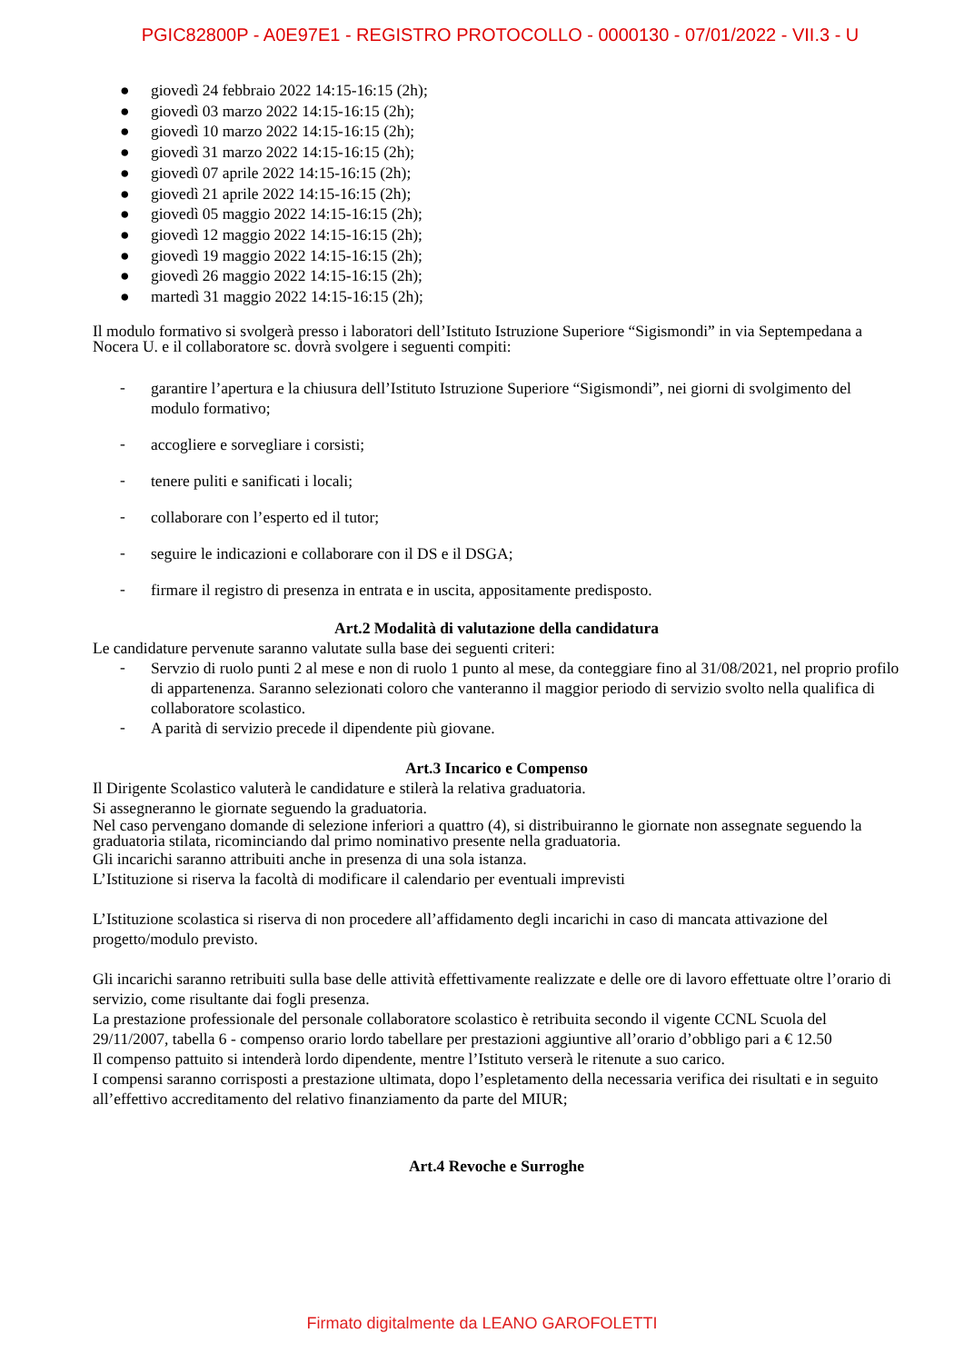PGIC82800P - A0E97E1 - REGISTRO PROTOCOLLO - 0000130 - 07/01/2022 - VII.3 - U
● giovedì 24 febbraio 2022 14:15-16:15 (2h);
● giovedì 03 marzo 2022 14:15-16:15 (2h);
● giovedì 10 marzo 2022 14:15-16:15 (2h);
● giovedì 31 marzo 2022 14:15-16:15 (2h);
● giovedì 07 aprile 2022 14:15-16:15 (2h);
● giovedì 21 aprile 2022 14:15-16:15 (2h);
● giovedì 05 maggio 2022 14:15-16:15 (2h);
● giovedì 12 maggio 2022 14:15-16:15 (2h);
● giovedì 19 maggio 2022 14:15-16:15 (2h);
● giovedì 26 maggio 2022 14:15-16:15 (2h);
● martedì 31 maggio 2022 14:15-16:15 (2h);
Il modulo formativo si svolgerà presso i laboratori dell’Istituto Istruzione Superiore “Sigismondi” in via Septempedana a Nocera U. e il collaboratore sc. dovrà svolgere i seguenti compiti:
-
garantire l’apertura e la chiusura dell’Istituto Istruzione Superiore “Sigismondi”, nei giorni di svolgimento del modulo formativo;
-
accogliere e sorvegliare i corsisti;
-
tenere puliti e sanificati i locali;
-
collaborare con l’esperto ed il tutor;
-
seguire le indicazioni e collaborare con il DS e il DSGA;
-
firmare il registro di presenza in entrata e in uscita, appositamente predisposto.
Art.2 Modalità di valutazione della candidatura
Le candidature pervenute saranno valutate sulla base dei seguenti criteri:
-
Servzio di ruolo punti 2 al mese e non di ruolo 1 punto al mese, da conteggiare fino al 31/08/2021, nel proprio profilo di appartenenza. Saranno selezionati coloro che vanteranno il maggior periodo di servizio svolto nella qualifica di collaboratore scolastico.
-
A parità di servizio precede il dipendente più giovane.
Art.3 Incarico e Compenso
Il Dirigente Scolastico valuterà le candidature e stilerà la relativa graduatoria.
Si assegneranno le giornate seguendo la graduatoria.
Nel caso pervengano domande di selezione inferiori a quattro (4), si distribuiranno le giornate non assegnate seguendo la graduatoria stilata, ricominciando dal primo nominativo presente nella graduatoria.
Gli incarichi saranno attribuiti anche in presenza di una sola istanza.
L’Istituzione si riserva la facoltà di modificare il calendario per eventuali imprevisti
L’Istituzione scolastica si riserva di non procedere all’affidamento degli incarichi in caso di mancata attivazione del progetto/modulo previsto.
Gli incarichi saranno retribuiti sulla base delle attività effettivamente realizzate e delle ore di lavoro effettuate oltre l’orario di servizio, come risultante dai fogli presenza.
La prestazione professionale del personale collaboratore scolastico è retribuita secondo il vigente CCNL Scuola del 29/11/2007, tabella 6 - compenso orario lordo tabellare per prestazioni aggiuntive all’orario d’obbligo pari a € 12.50
Il compenso pattuito si intenderà lordo dipendente, mentre l’Istituto verserà le ritenute a suo carico.
I compensi saranno corrisposti a prestazione ultimata, dopo l’espletamento della necessaria verifica dei risultati e in seguito all’effettivo accreditamento del relativo finanziamento da parte del MIUR;
Art.4 Revoche e Surroghe
Firmato digitalmente da LEANO GAROFOLETTI